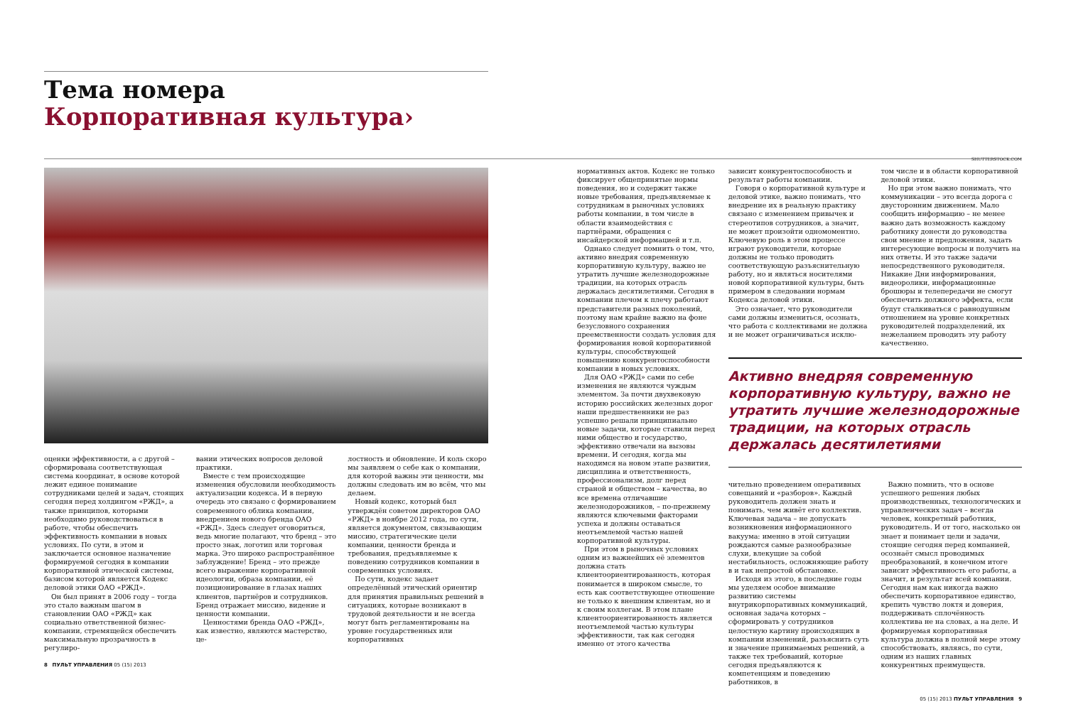Тема номера
Корпоративная культура›
оценки эффективности, а с другой – сформирована соответствующая система координат, в основе которой лежит единое понимание сотрудниками целей и задач, стоящих сегодня перед холдингом «РЖД», а также принципов, которыми необходимо руководствоваться в работе, чтобы обеспечить эффективность компании в новых условиях. По сути, в этом и заключается основное назначение формируемой сегодня в компании корпоративной этической системы, базисом которой является Кодекс деловой этики ОАО «РЖД».
Он был принят в 2006 году – тогда это стало важным шагом в становлении ОАО «РЖД» как социально ответственной бизнес-компании, стремящейся обеспечить максимальную прозрачность в регулиро-
вании этических вопросов деловой практики.
Вместе с тем происходящие изменения обусловили необходимость актуализации кодекса. И в первую очередь это связано с формированием современного облика компании, внедрением нового бренда ОАО «РЖД». Здесь следует оговориться, ведь многие полагают, что бренд – это просто знак, логотип или торговая марка. Это широко распространённое заблуждение! Бренд – это прежде всего выражение корпоративной идеологии, образа компании, её позиционирование в глазах наших клиентов, партнёров и сотрудников. Бренд отражает миссию, видение и ценности компании.
Ценностями бренда ОАО «РЖД», как известно, являются мастерство, це-
лостность и обновление. И коль скоро мы заявляем о себе как о компании, для которой важны эти ценности, мы должны следовать им во всём, что мы делаем.
Новый кодекс, который был утверждён советом директоров ОАО «РЖД» в ноябре 2012 года, по сути, является документом, связывающим миссию, стратегические цели компании, ценности бренда и требования, предъявляемые к поведению сотрудников компании в современных условиях.
По сути, кодекс задает определённый этический ориентир для принятия правильных решений в ситуациях, которые возникают в трудовой деятельности и не всегда могут быть регламентированы на уровне государственных или корпоративных
8 ПУЛЬТ УПРАВЛЕНИЯ 05 (15) 2013
SHUTTERSTOCK.COM
нормативных актов. Кодекс не только фиксирует общепринятые нормы поведения, но и содержит также новые требования, предъявляемые к сотрудникам в рыночных условиях работы компании, в том числе в области взаимодействия с партнёрами, обращения с инсайдерской информацией и т.п.
Однако следует помнить о том, что, активно внедряя современную корпоративную культуру, важно не утратить лучшие железнодорожные традиции, на которых отрасль держалась десятилетиями. Сегодня в компании плечом к плечу работают представители разных поколений, поэтому нам крайне важно на фоне безусловного сохранения преемственности создать условия для формирования новой корпоративной культуры, способствующей повышению конкурентоспособности компании в новых условиях.
Для ОАО «РЖД» сами по себе изменения не являются чуждым элементом. За почти двухвековую историю российских железных дорог наши предшественники не раз успешно решали принципиально новые задачи, которые ставили перед ними общество и государство, эффективно отвечали на вызовы времени. И сегодня, когда мы находимся на новом этапе развития, дисциплина и ответственность, профессионализм, долг перед страной и обществом – качества, во все времена отличавшие железнодорожников, – по-прежнему являются ключевыми факторами успеха и должны оставаться неотъемлемой частью нашей корпоративной культуры.
При этом в рыночных условиях одним из важнейших её элементов должна стать клиентоориентированность, которая понимается в широком смысле, то есть как соответствующее отношение не только к внешним клиентам, но и к своим коллегам. В этом плане клиентоориентированность является неотъемлемой частью культуры эффективности, так как сегодня именно от этого качества
зависит конкурентоспособность и результат работы компании.
Говоря о корпоративной культуре и деловой этике, важно понимать, что внедрение их в реальную практику связано с изменением привычек и стереотипов сотрудников, а значит, не может произойти одномоментно. Ключевую роль в этом процессе играют руководители, которые должны не только проводить соответствующую разъяснительную работу, но и являться носителями новой корпоративной культуры, быть примером в следовании нормам Кодекса деловой этики.
Это означает, что руководители сами должны измениться, осознать, что работа с коллективами не должна и не может ограничиваться исклю-
том числе и в области корпоративной деловой этики.
Но при этом важно понимать, что коммуникации – это всегда дорога с двусторонним движением. Мало сообщить информацию – не менее важно дать возможность каждому работнику донести до руководства свои мнение и предложения, задать интересующие вопросы и получить на них ответы. И это также задачи непосредственного руководителя. Никакие Дни информирования, видеоролики, информационные брошюры и телепередачи не смогут обеспечить должного эффекта, если будут сталкиваться с равнодушным отношением на уровне конкретных руководителей подразделений, их нежеланием проводить эту работу качественно.
Активно внедряя современную корпоративную культуру, важно не утратить лучшие железнодорожные традиции, на которых отрасль держалась десятилетиями
чительно проведением оперативных совещаний и «разборов». Каждый руководитель должен знать и понимать, чем живёт его коллектив. Ключевая задача – не допускать возникновения информационного вакуума: именно в этой ситуации рождаются самые разнообразные слухи, влекущие за собой нестабильность, осложняющие работу в и так непростой обстановке.
Исходя из этого, в последние годы мы уделяем особое внимание развитию системы внутрикорпоративных коммуникаций, основная задача которых – сформировать у сотрудников целостную картину происходящих в компании изменений, разъяснить суть и значение принимаемых решений, а также тех требований, которые сегодня предъявляются к компетенциям и поведению работников, в
Важно помнить, что в основе успешного решения любых производственных, технологических и управленческих задач – всегда человек, конкретный работник, руководитель. И от того, насколько он знает и понимает цели и задачи, стоящие сегодня перед компанией, осознаёт смысл проводимых преобразований, в конечном итоге зависит эффективность его работы, а значит, и результат всей компании. Сегодня нам как никогда важно обеспечить корпоративное единство, крепить чувство локтя и доверия, поддерживать сплочённость коллектива не на словах, а на деле. И формируемая корпоративная культура должна в полной мере этому способствовать, являясь, по сути, одним из наших главных конкурентных преимуществ.
05 (15) 2013 ПУЛЬТ УПРАВЛЕНИЯ 9